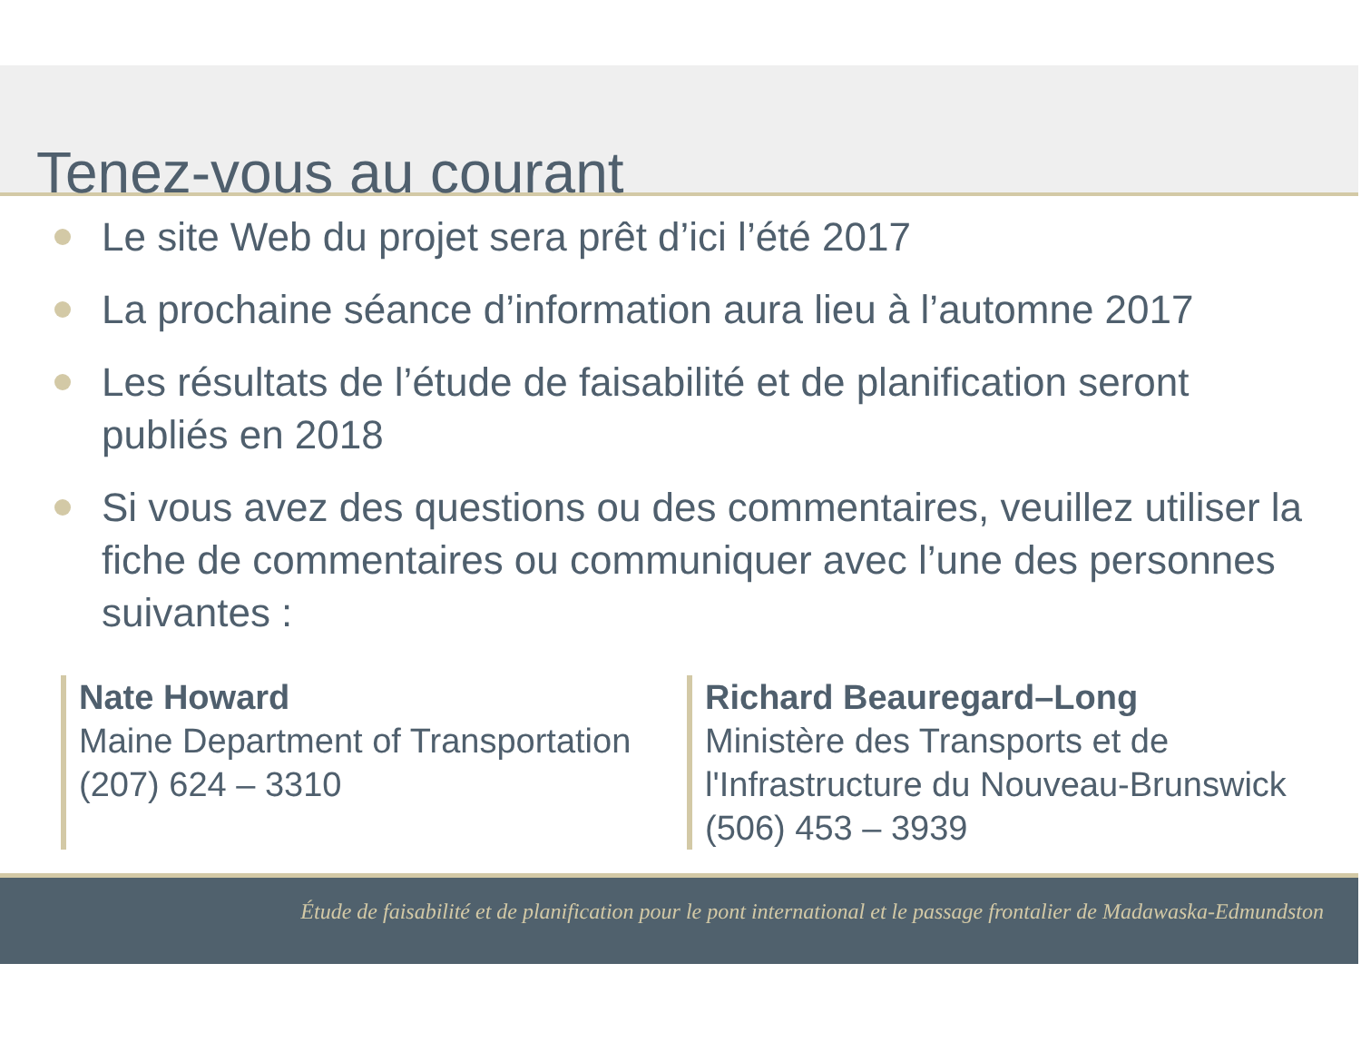Tenez-vous au courant
Le site Web du projet sera prêt d’ici l’été 2017
La prochaine séance d’information aura lieu à l’automne 2017
Les résultats de l’étude de faisabilité et de planification seront publiés en 2018
Si vous avez des questions ou des commentaires, veuillez utiliser la fiche de commentaires ou communiquer avec l’une des personnes suivantes :
Nate Howard
Maine Department of Transportation
(207) 624 – 3310
Richard Beauregard–Long
Ministère des Transports et de
l'Infrastructure du Nouveau-Brunswick
(506) 453 – 3939
Étude de faisabilité et de planification pour le pont international et le passage frontalier de Madawaska-Edmundston